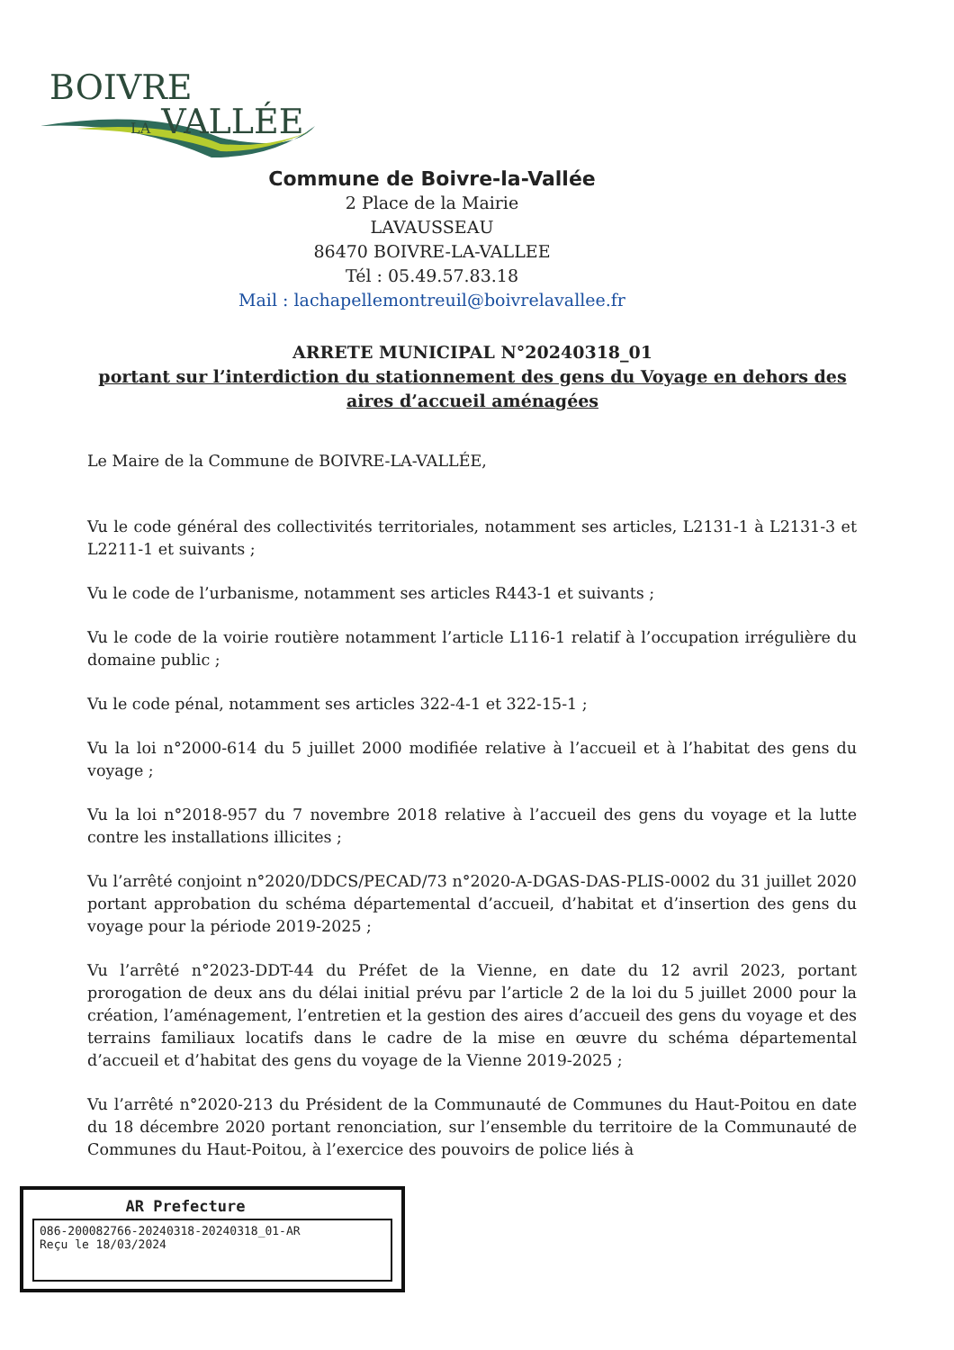BOIVRE
LA VALLÉE
Commune de Boivre-la-Vallée
2 Place de la Mairie
LAVAUSSEAU
86470 BOIVRE-LA-VALLEE
Tél : 05.49.57.83.18
Mail : lachapellemontreuil@boivrelavallee.fr
ARRETE MUNICIPAL N°20240318_01
portant sur l’interdiction du stationnement des gens du Voyage en dehors des aires d’accueil aménagées
Le Maire de la Commune de BOIVRE-LA-VALLÉE,
Vu le code général des collectivités territoriales, notamment ses articles, L2131-1 à L2131-3 et L2211-1 et suivants ;
Vu le code de l’urbanisme, notamment ses articles R443-1 et suivants ;
Vu le code de la voirie routière notamment l’article L116-1 relatif à l’occupation irrégulière du domaine public ;
Vu le code pénal, notamment ses articles 322-4-1 et 322-15-1 ;
Vu la loi n°2000-614 du 5 juillet 2000 modifiée relative à l’accueil et à l’habitat des gens du voyage ;
Vu la loi n°2018-957 du 7 novembre 2018 relative à l’accueil des gens du voyage et la lutte contre les installations illicites ;
Vu l’arrêté conjoint n°2020/DDCS/PECAD/73 n°2020-A-DGAS-DAS-PLIS-0002 du 31 juillet 2020 portant approbation du schéma départemental d’accueil, d’habitat et d’insertion des gens du voyage pour la période 2019-2025 ;
Vu l’arrêté n°2023-DDT-44 du Préfet de la Vienne, en date du 12 avril 2023, portant prorogation de deux ans du délai initial prévu par l’article 2 de la loi du 5 juillet 2000 pour la création, l’aménagement, l’entretien et la gestion des aires d’accueil des gens du voyage et des terrains familiaux locatifs dans le cadre de la mise en œuvre du schéma départemental d’accueil et d’habitat des gens du voyage de la Vienne 2019-2025 ;
Vu l’arrêté n°2020-213 du Président de la Communauté de Communes du Haut-Poitou en date du 18 décembre 2020 portant renonciation, sur l’ensemble du territoire de la Communauté de Communes du Haut-Poitou, à l’exercice des pouvoirs de police liés à
AR Prefecture
086-200082766-20240318-20240318_01-AR
Reçu le 18/03/2024